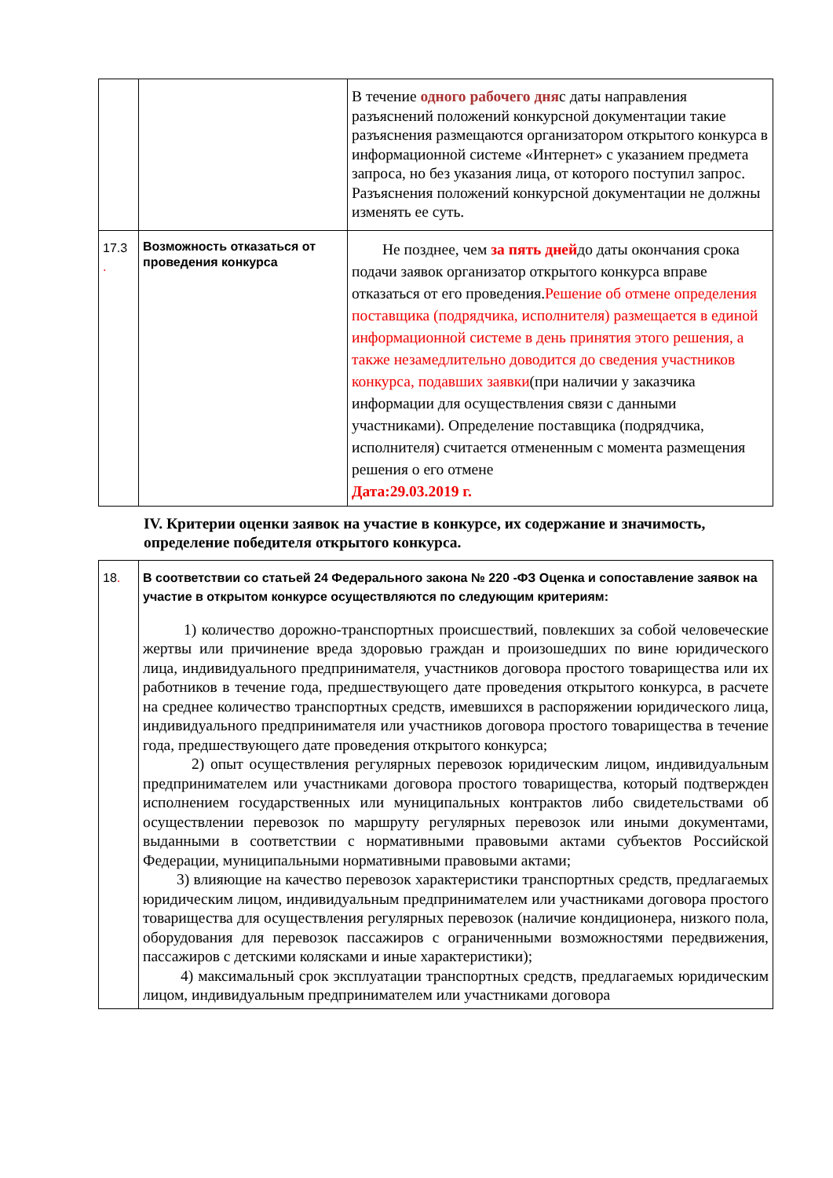| | | В течение одного рабочего дня с даты направления разъяснений положений конкурсной документации такие разъяснения размещаются организатором открытого конкурса в информационной системе «Интернет» с указанием предмета запроса, но без указания лица, от которого поступил запрос. Разъяснения положений конкурсной документации не должны изменять ее суть. |
| 17.3 . | Возможность отказаться от проведения конкурса | Не позднее, чем за пять дней до даты окончания срока подачи заявок организатор открытого конкурса вправе отказаться от его проведения. Решение об отмене определения поставщика (подрядчика, исполнителя) размещается в единой информационной системе в день принятия этого решения, а также незамедлительно доводится до сведения участников конкурса, подавших заявки (при наличии у заказчика информации для осуществления связи с данными участниками). Определение поставщика (подрядчика, исполнителя) считается отмененным с момента размещения решения о его отмене Дата:29.03.2019 г. |
IV. Критерии оценки заявок на участие в конкурсе, их содержание и значимость, определение победителя открытого конкурса.
| 18 . | В соответствии со статьей 24 Федерального закона № 220 -ФЗ Оценка и сопоставление заявок на участие в открытом конкурсе осуществляются по следующим критериям: 1) количество дорожно-транспортных происшествий, повлекших за собой человеческие жертвы или причинение вреда здоровью граждан и произошедших по вине юридического лица, индивидуального предпринимателя, участников договора простого товарищества или их работников в течение года, предшествующего дате проведения открытого конкурса, в расчете на среднее количество транспортных средств, имевшихся в распоряжении юридического лица, индивидуального предпринимателя или участников договора простого товарищества в течение года, предшествующего дате проведения открытого конкурса; 2) опыт осуществления регулярных перевозок юридическим лицом, индивидуальным предпринимателем или участниками договора простого товарищества, который подтвержден исполнением государственных или муниципальных контрактов либо свидетельствами об осуществлении перевозок по маршруту регулярных перевозок или иными документами, выданными в соответствии с нормативными правовыми актами субъектов Российской Федерации, муниципальными нормативными правовыми актами; 3) влияющие на качество перевозок характеристики транспортных средств, предлагаемых юридическим лицом, индивидуальным предпринимателем или участниками договора простого товарищества для осуществления регулярных перевозок (наличие кондиционера, низкого пола, оборудования для перевозок пассажиров с ограниченными возможностями передвижения, пассажиров с детскими колясками и иные характеристики); 4) максимальный срок эксплуатации транспортных средств, предлагаемых юридическим лицом, индивидуальным предпринимателем или участниками договора |